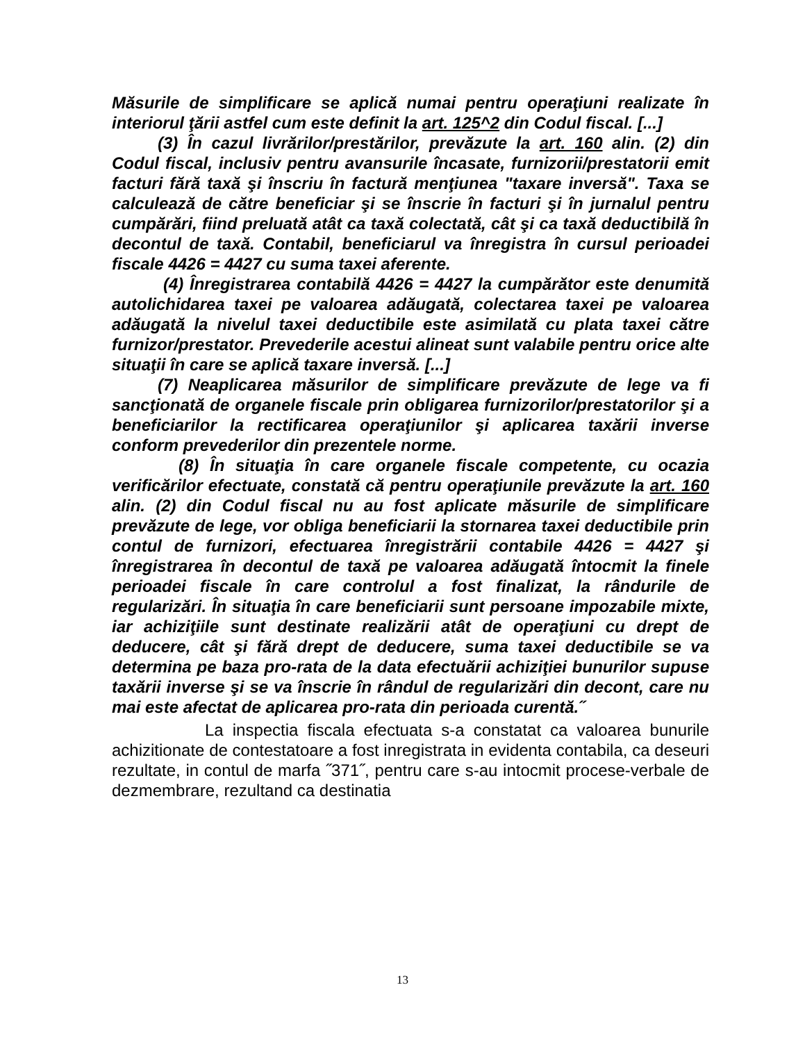Măsurile de simplificare se aplică numai pentru operaţiuni realizate în interiorul ţării astfel cum este definit la art. 125^2 din Codul fiscal. [...]
(3) În cazul livrărilor/prestărilor, prevăzute la art. 160 alin. (2) din Codul fiscal, inclusiv pentru avansurile încasate, furnizorii/prestatorii emit facturi fără taxă şi înscriu în factură menţiunea "taxare inversă". Taxa se calculează de către beneficiar şi se înscrie în facturi şi în jurnalul pentru cumpărări, fiind preluată atât ca taxă colectată, cât şi ca taxă deductibilă în decontul de taxă. Contabil, beneficiarul va înregistra în cursul perioadei fiscale 4426 = 4427 cu suma taxei aferente.
(4) Înregistrarea contabilă 4426 = 4427 la cumpărător este denumită autolichidarea taxei pe valoarea adăugată, colectarea taxei pe valoarea adăugată la nivelul taxei deductibile este asimilată cu plata taxei către furnizor/prestator. Prevederile acestui alineat sunt valabile pentru orice alte situaţii în care se aplică taxare inversă. [...]
(7) Neaplicarea măsurilor de simplificare prevăzute de lege va fi sancţionată de organele fiscale prin obligarea furnizorilor/prestatorilor şi a beneficiarilor la rectificarea operaţiunilor şi aplicarea taxării inverse conform prevederilor din prezentele norme.
(8) În situaţia în care organele fiscale competente, cu ocazia verificărilor efectuate, constată că pentru operaţiunile prevăzute la art. 160 alin. (2) din Codul fiscal nu au fost aplicate măsurile de simplificare prevăzute de lege, vor obliga beneficiarii la stornarea taxei deductibile prin contul de furnizori, efectuarea înregistrării contabile 4426 = 4427 şi înregistrarea în decontul de taxă pe valoarea adăugată întocmit la finele perioadei fiscale în care controlul a fost finalizat, la rândurile de regularizări. În situaţia în care beneficiarii sunt persoane impozabile mixte, iar achiziţiile sunt destinate realizării atât de operaţiuni cu drept de deducere, cât şi fără drept de deducere, suma taxei deductibile se va determina pe baza pro-rata de la data efectuării achiziţiei bunurilor supuse taxării inverse şi se va înscrie în rândul de regularizări din decont, care nu mai este afectat de aplicarea pro-rata din perioada curentă.˝
La inspectia fiscala efectuata s-a constatat ca valoarea bunurile achizitionate de contestatoare a fost inregistrata in evidenta contabila, ca deseuri rezultate, in contul de marfa ˝371˝, pentru care s-au intocmit procese-verbale de dezmembrare, rezultand ca destinatia
13